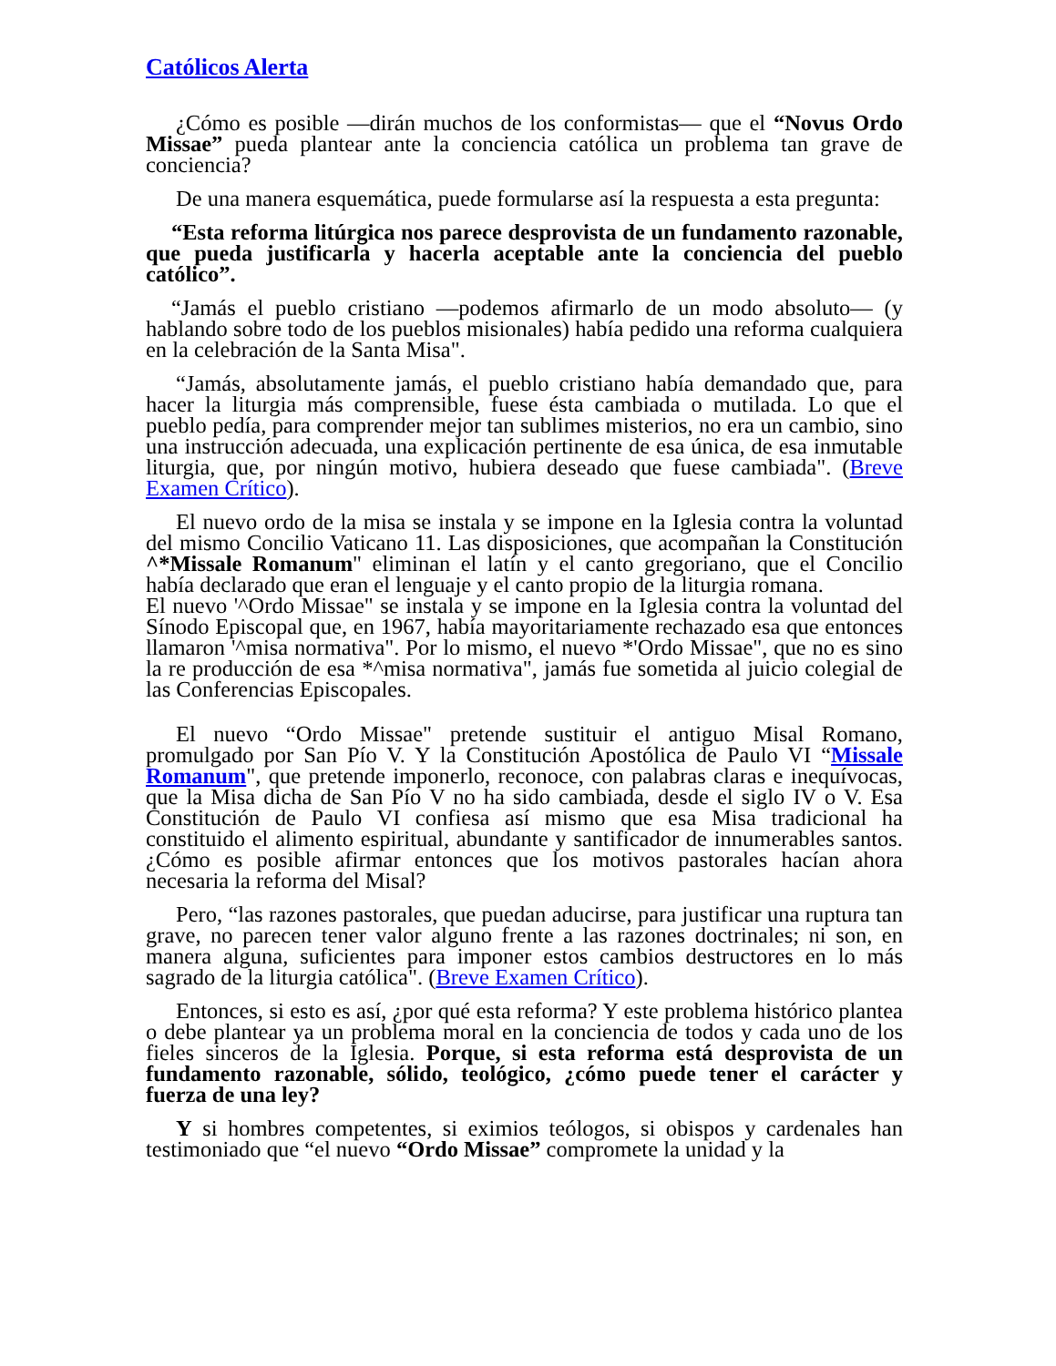Católicos Alerta
¿Cómo es posible —dirán muchos de los conformistas— que el “Novus Ordo Missae” pueda plantear ante la conciencia católica un problema tan grave de conciencia?
De una manera esquemática, puede formularse así la respuesta a esta pregunta:
“Esta reforma litúrgica nos parece desprovista de un fundamento razonable, que pueda justificarla y hacerla aceptable ante la conciencia del pueblo católico”.
“Jamás el pueblo cristiano —podemos afirmarlo de un modo absoluto— (y hablando sobre todo de los pueblos misionales) había pedido una reforma cualquiera en la celebración de la Santa Misa".
“Jamás, absolutamente jamás, el pueblo cristiano había demandado que, para hacer la liturgia más comprensible, fuese ésta cambiada o mutilada. Lo que el pueblo pedía, para comprender mejor tan sublimes misterios, no era un cambio, sino una instrucción adecuada, una explicación pertinente de esa única, de esa inmutable liturgia, que, por ningún motivo, hubiera deseado que fuese cambiada". (Breve Examen Crítico).
El nuevo ordo de la misa se instala y se impone en la Iglesia contra la voluntad del mismo Concilio Vaticano 11. Las disposiciones, que acompañan la Constitución ^*Missale Romanum" eliminan el latín y el canto gregoriano, que el Concilio había declarado que eran el lenguaje y el canto propio de la liturgia romana.
El nuevo '^Ordo Missae" se instala y se impone en la Iglesia contra la voluntad del Sínodo Episcopal que, en 1967, había mayoritariamente rechazado esa que entonces llamaron '^misa normativa". Por lo mismo, el nuevo *'Ordo Missae", que no es sino la re producción de esa *^misa normativa", jamás fue sometida al juicio colegial de las Conferencias Episcopales.
El nuevo “Ordo Missae" pretende sustituir el antiguo Misal Romano, promulgado por San Pío V. Y la Constitución Apostólica de Paulo VI “Missale Romanum", que pretende imponerlo, reconoce, con palabras claras e inequívocas, que la Misa dicha de San Pío V no ha sido cambiada, desde el siglo IV o V. Esa Constitución de Paulo VI confiesa así mismo que esa Misa tradicional ha constituido el alimento espiritual, abundante y santificador de innumerables santos. ¿Cómo es posible afirmar entonces que los motivos pastorales hacían ahora necesaria la reforma del Misal?
Pero, “las razones pastorales, que puedan aducirse, para justificar una ruptura tan grave, no parecen tener valor alguno frente a las razones doctrinales; ni son, en manera alguna, suficientes para imponer estos cambios destructores en lo más sagrado de la liturgia católica". (Breve Examen Crítico).
Entonces, si esto es así, ¿por qué esta reforma? Y este problema histórico plantea o debe plantear ya un problema moral en la conciencia de todos y cada uno de los fieles sinceros de la Iglesia. Porque, si esta reforma está desprovista de un fundamento razonable, sólido, teológico, ¿cómo puede tener el carácter y fuerza de una ley?
Y si hombres competentes, si eximios teólogos, si obispos y cardenales han testimoniado que “el nuevo “Ordo Missae” compromete la unidad y la